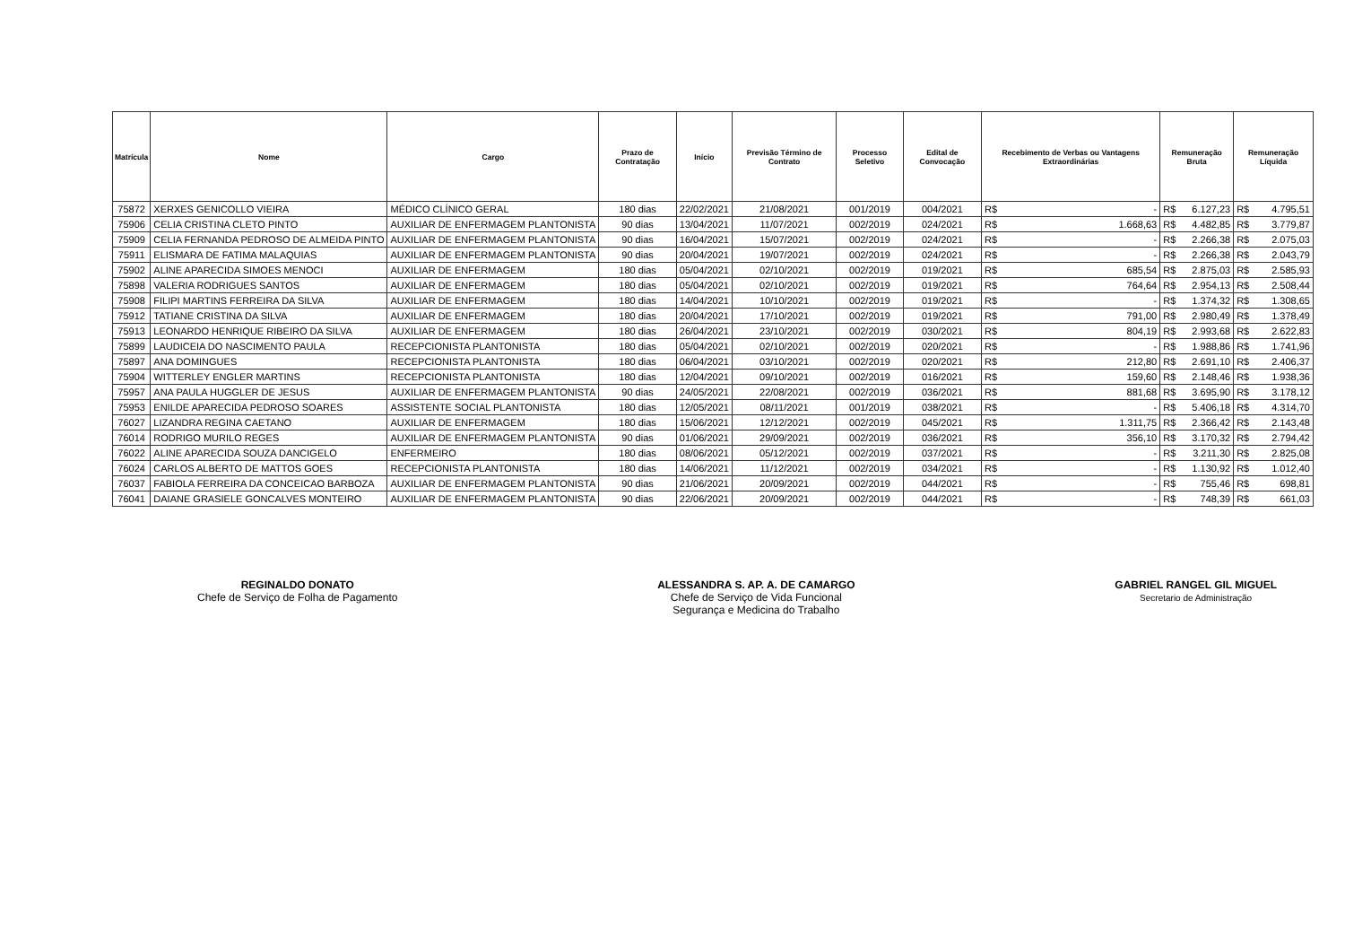| Matrícula | Nome | Cargo | Prazo de Contratação | Início | Previsão Término de Contrato | Processo Seletivo | Edital de Convocação | Recebimento de Verbas ou Vantagens Extraordinárias | Remuneração Bruta | Remuneração Líquida |
| --- | --- | --- | --- | --- | --- | --- | --- | --- | --- | --- |
| 75872 | XERXES GENICOLLO VIEIRA | MÉDICO CLÍNICO GERAL | 180 dias | 22/02/2021 | 21/08/2021 | 001/2019 | 004/2021 | R$ - | R$ 6.127,23 | R$ 4.795,51 |
| 75906 | CELIA CRISTINA CLETO PINTO | AUXILIAR DE ENFERMAGEM PLANTONISTA | 90 dias | 13/04/2021 | 11/07/2021 | 002/2019 | 024/2021 | R$ 1.668,63 | R$ 4.482,85 | R$ 3.779,87 |
| 75909 | CELIA FERNANDA PEDROSO DE ALMEIDA PINTO | AUXILIAR DE ENFERMAGEM PLANTONISTA | 90 dias | 16/04/2021 | 15/07/2021 | 002/2019 | 024/2021 | R$ - | R$ 2.266,38 | R$ 2.075,03 |
| 75911 | ELISMARA DE FATIMA MALAQUIAS | AUXILIAR DE ENFERMAGEM PLANTONISTA | 90 dias | 20/04/2021 | 19/07/2021 | 002/2019 | 024/2021 | R$ - | R$ 2.266,38 | R$ 2.043,79 |
| 75902 | ALINE APARECIDA SIMOES MENOCI | AUXILIAR DE ENFERMAGEM | 180 dias | 05/04/2021 | 02/10/2021 | 002/2019 | 019/2021 | R$ 685,54 | R$ 2.875,03 | R$ 2.585,93 |
| 75898 | VALERIA RODRIGUES SANTOS | AUXILIAR DE ENFERMAGEM | 180 dias | 05/04/2021 | 02/10/2021 | 002/2019 | 019/2021 | R$ 764,64 | R$ 2.954,13 | R$ 2.508,44 |
| 75908 | FILIPI MARTINS FERREIRA DA SILVA | AUXILIAR DE ENFERMAGEM | 180 dias | 14/04/2021 | 10/10/2021 | 002/2019 | 019/2021 | R$ - | R$ 1.374,32 | R$ 1.308,65 |
| 75912 | TATIANE CRISTINA DA SILVA | AUXILIAR DE ENFERMAGEM | 180 dias | 20/04/2021 | 17/10/2021 | 002/2019 | 019/2021 | R$ 791,00 | R$ 2.980,49 | R$ 1.378,49 |
| 75913 | LEONARDO HENRIQUE RIBEIRO DA SILVA | AUXILIAR DE ENFERMAGEM | 180 dias | 26/04/2021 | 23/10/2021 | 002/2019 | 030/2021 | R$ 804,19 | R$ 2.993,68 | R$ 2.622,83 |
| 75899 | LAUDICEIA DO NASCIMENTO PAULA | RECEPCIONISTA PLANTONISTA | 180 dias | 05/04/2021 | 02/10/2021 | 002/2019 | 020/2021 | R$ - | R$ 1.988,86 | R$ 1.741,96 |
| 75897 | ANA DOMINGUES | RECEPCIONISTA PLANTONISTA | 180 dias | 06/04/2021 | 03/10/2021 | 002/2019 | 020/2021 | R$ 212,80 | R$ 2.691,10 | R$ 2.406,37 |
| 75904 | WITTERLEY ENGLER MARTINS | RECEPCIONISTA PLANTONISTA | 180 dias | 12/04/2021 | 09/10/2021 | 002/2019 | 016/2021 | R$ 159,60 | R$ 2.148,46 | R$ 1.938,36 |
| 75957 | ANA PAULA HUGGLER DE JESUS | AUXILIAR DE ENFERMAGEM PLANTONISTA | 90 dias | 24/05/2021 | 22/08/2021 | 002/2019 | 036/2021 | R$ 881,68 | R$ 3.695,90 | R$ 3.178,12 |
| 75953 | ENILDE APARECIDA PEDROSO SOARES | ASSISTENTE SOCIAL PLANTONISTA | 180 dias | 12/05/2021 | 08/11/2021 | 001/2019 | 038/2021 | R$ - | R$ 5.406,18 | R$ 4.314,70 |
| 76027 | LIZANDRA REGINA CAETANO | AUXILIAR DE ENFERMAGEM | 180 dias | 15/06/2021 | 12/12/2021 | 002/2019 | 045/2021 | R$ 1.311,75 | R$ 2.366,42 | R$ 2.143,48 |
| 76014 | RODRIGO MURILO REGES | AUXILIAR DE ENFERMAGEM PLANTONISTA | 90 dias | 01/06/2021 | 29/09/2021 | 002/2019 | 036/2021 | R$ 356,10 | R$ 3.170,32 | R$ 2.794,42 |
| 76022 | ALINE APARECIDA SOUZA DANCIGELO | ENFERMEIRO | 180 dias | 08/06/2021 | 05/12/2021 | 002/2019 | 037/2021 | R$ - | R$ 3.211,30 | R$ 2.825,08 |
| 76024 | CARLOS ALBERTO DE MATTOS GOES | RECEPCIONISTA PLANTONISTA | 180 dias | 14/06/2021 | 11/12/2021 | 002/2019 | 034/2021 | R$ - | R$ 1.130,92 | R$ 1.012,40 |
| 76037 | FABIOLA FERREIRA DA CONCEICAO BARBOZA | AUXILIAR DE ENFERMAGEM PLANTONISTA | 90 dias | 21/06/2021 | 20/09/2021 | 002/2019 | 044/2021 | R$ - | R$ 755,46 | R$ 698,81 |
| 76041 | DAIANE GRASIELE GONCALVES MONTEIRO | AUXILIAR DE ENFERMAGEM PLANTONISTA | 90 dias | 22/06/2021 | 20/09/2021 | 002/2019 | 044/2021 | R$ - | R$ 748,39 | R$ 661,03 |
REGINALDO DONATO
Chefe de Serviço de Folha de Pagamento
ALESSANDRA S. AP. A. DE CAMARGO
Chefe de Serviço de Vida Funcional
Segurança e Medicina do Trabalho
GABRIEL RANGEL GIL MIGUEL
Secretario de Administração